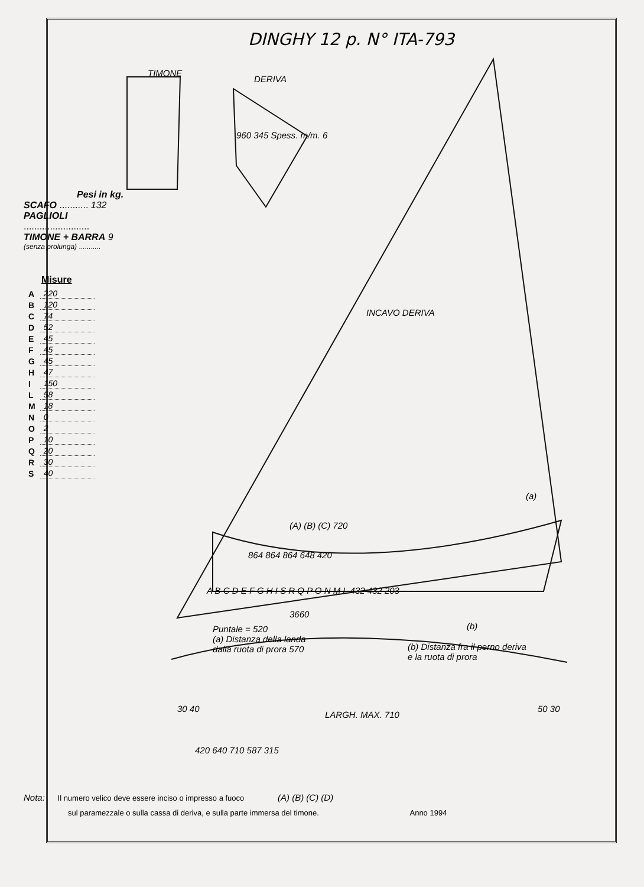DINGHY 12 p. N° ITA-793
TIMONE
DERIVA
960 345 Spess. m/m. 6
INCAVO DERIVA
(a)
(A) (B) (C) 720
864 864 864 648 420
A B C D E F G H I S R Q P O N M L 432 432 203
3660
(b)
Puntale = 520
(a) Distanza della landa
dalla ruota di prora 570
(b) Distanza fra il perno deriva
e la ruota di prora
30 40 50 30
LARGH. MAX. 710
420 640 710 587 315
(A) (B) (C) (D)
Pesi in kg.
SCAFO ........... 132
PAGLIOLI
.........................
TIMONE + BARRA 9
(senza prolunga) ...........
Misure
| A | 220 |
| B | 120 |
| C | 74 |
| D | 52 |
| E | 45 |
| F | 45 |
| G | 45 |
| H | 47 |
| I | 150 |
| L | 58 |
| M | 18 |
| N | 0 |
| O | 2 |
| P | 10 |
| Q | 20 |
| R | 30 |
| S | 40 |
Nota: Il numero velico deve essere inciso o impresso a fuoco
sul paramezzale o sulla cassa di deriva, e sulla parte immersa del timone. Anno 1994